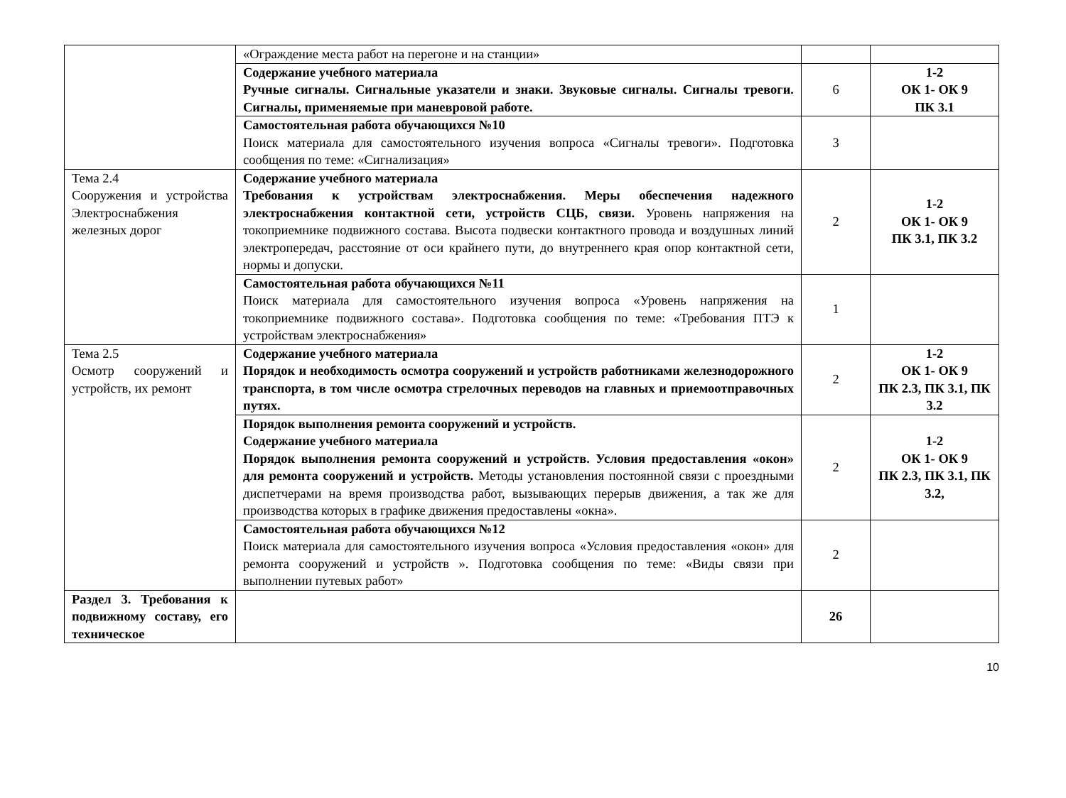| | «Ограждение места работ на перегоне и на станции» | | |
| | Содержание учебного материала Ручные сигналы. Сигнальные указатели и знаки. Звуковые сигналы. Сигналы тревоги. Сигналы, применяемые при маневровой работе. | 6 | 1-2 ОК 1- ОК 9 ПК 3.1 |
| | Самостоятельная работа обучающихся №10 Поиск материала для самостоятельного изучения вопроса «Сигналы тревоги». Подготовка сообщения по теме: «Сигнализация» | 3 | |
| Тема 2.4 Сооружения и устройства Электроснабжения железных дорог | Содержание учебного материала Требования к устройствам электроснабжения. Меры обеспечения надежного электроснабжения контактной сети, устройств СЦБ, связи. Уровень напряжения на токоприемнике подвижного состава. Высота подвески контактного провода и воздушных линий электропередач, расстояние от оси крайнего пути, до внутреннего края опор контактной сети, нормы и допуски. | 2 | 1-2 ОК 1- ОК 9 ПК 3.1, ПК 3.2 |
| | Самостоятельная работа обучающихся №11 Поиск материала для самостоятельного изучения вопроса «Уровень напряжения на токоприемнике подвижного состава». Подготовка сообщения по теме: «Требования ПТЭ к устройствам электроснабжения» | 1 | |
| Тема 2.5 Осмотр сооружений и устройств, их ремонт | Содержание учебного материала Порядок и необходимость осмотра сооружений и устройств работниками железнодорожного транспорта, в том числе осмотра стрелочных переводов на главных и приемоотправочных путях. | 2 | 1-2 ОК 1- ОК 9 ПК 2.3, ПК 3.1, ПК 3.2 |
| | Порядок выполнения ремонта сооружений и устройств. Содержание учебного материала Порядок выполнения ремонта сооружений и устройств. Условия предоставления «окон» для ремонта сооружений и устройств. Методы установления постоянной связи с проездными диспетчерами на время производства работ, вызывающих перерыв движения, а так же для производства которых в графике движения предоставлены «окна». | 2 | 1-2 ОК 1- ОК 9 ПК 2.3, ПК 3.1, ПК 3.2, |
| | Самостоятельная работа обучающихся №12 Поиск материала для самостоятельного изучения вопроса «Условия предоставления «окон» для ремонта сооружений и устройств ». Подготовка сообщения по теме: «Виды связи при выполнении путевых работ» | 2 | |
| Раздел 3. Требования к подвижному составу, его техническое | | 26 | |
10